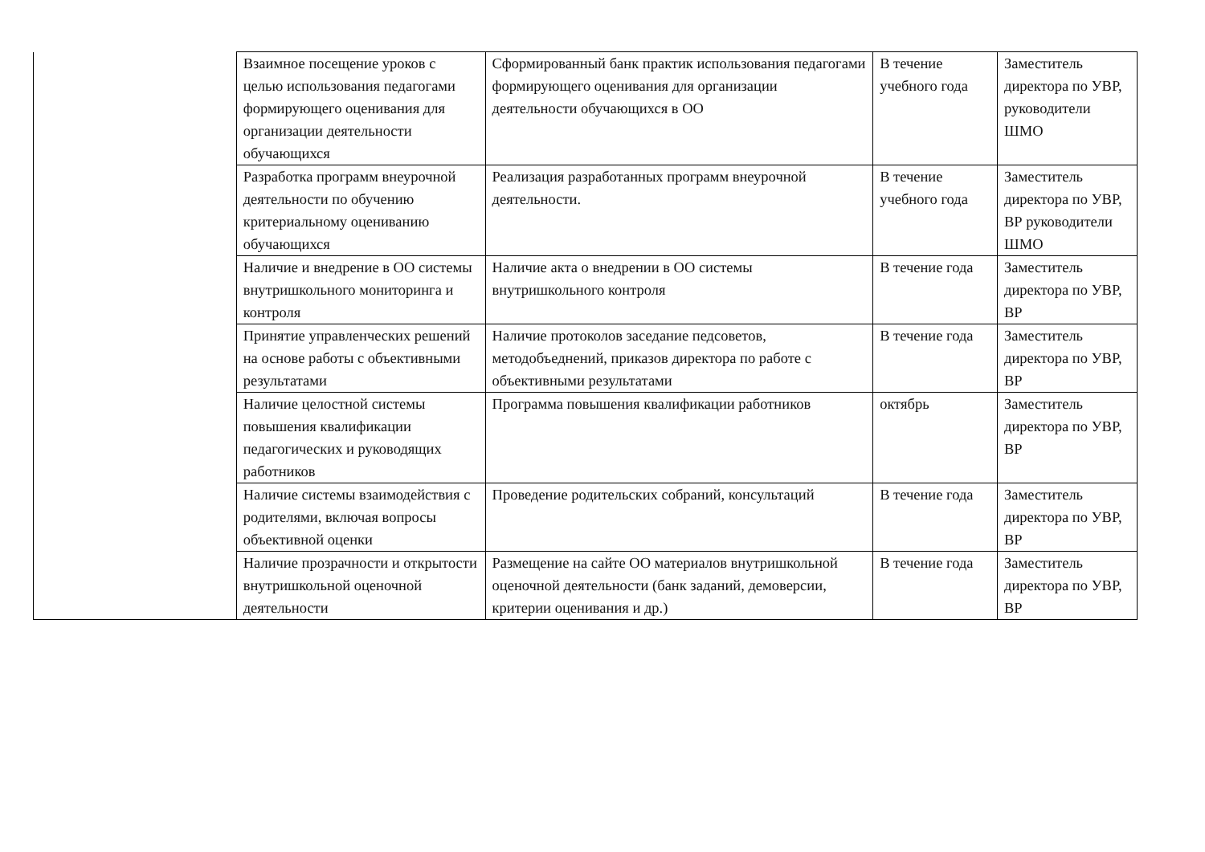| | Взаимное посещение уроков с целью использования педагогами формирующего оценивания для организации деятельности обучающихся | Сформированный банк практик использования педагогами формирующего оценивания для организации деятельности обучающихся в ОО | В течение учебного года | Заместитель директора по УВР, руководители ШМО |
| | Разработка программ внеурочной деятельности по обучению критериальному оцениванию обучающихся | Реализация разработанных программ внеурочной деятельности. | В течение учебного года | Заместитель директора по УВР, ВР руководители ШМО |
| | Наличие и внедрение в ОО системы внутришкольного мониторинга и контроля | Наличие акта о внедрении в ОО системы внутришкольного контроля | В течение года | Заместитель директора по УВР, ВР |
| | Принятие управленческих решений на основе работы с объективными результатами | Наличие протоколов заседание педсоветов, методобъеднений, приказов директора по работе с объективными результатами | В течение года | Заместитель директора по УВР, ВР |
| | Наличие целостной системы повышения квалификации педагогических и руководящих работников | Программа повышения квалификации работников | октябрь | Заместитель директора по УВР, ВР |
| | Наличие системы взаимодействия с родителями, включая вопросы объективной оценки | Проведение родительских собраний, консультаций | В течение года | Заместитель директора по УВР, ВР |
| | Наличие прозрачности и открытости внутришкольной оценочной деятельности | Размещение на сайте ОО материалов внутришкольной оценочной деятельности (банк заданий, демоверсии, критерии оценивания и др.) | В течение года | Заместитель директора по УВР, ВР |